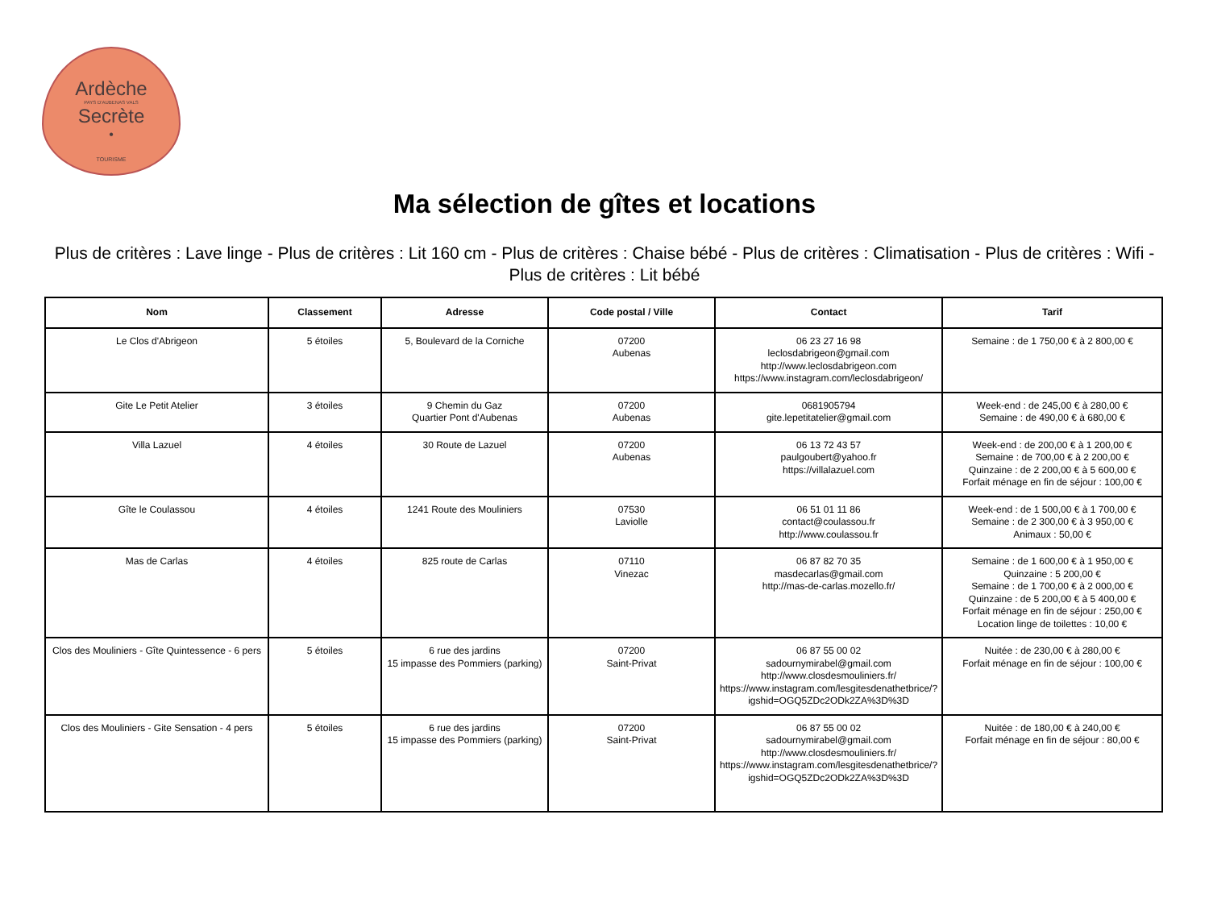Ardèche
PAYS D'AUBENAS VALS
Secrète
•
TOURISME
Ma sélection de gîtes et locations
Plus de critères : Lave linge - Plus de critères : Lit 160 cm - Plus de critères : Chaise bébé - Plus de critères : Climatisation - Plus de critères : Wifi - Plus de critères : Lit bébé
| Nom | Classement | Adresse | Code postal / Ville | Contact | Tarif |
| --- | --- | --- | --- | --- | --- |
| Le Clos d'Abrigeon | 5 étoiles | 5, Boulevard de la Corniche | 07200 Aubenas | 06 23 27 16 98 leclosdabrigeon@gmail.com http://www.leclosdabrigeon.com https://www.instagram.com/leclosdabrigeon/ | Semaine : de 1 750,00 € à 2 800,00 € |
| Gite Le Petit Atelier | 3 étoiles | 9 Chemin du Gaz Quartier Pont d'Aubenas | 07200 Aubenas | 0681905794 gite.lepetitatelier@gmail.com | Week-end : de 245,00 € à 280,00 € Semaine : de 490,00 € à 680,00 € |
| Villa Lazuel | 4 étoiles | 30 Route de Lazuel | 07200 Aubenas | 06 13 72 43 57 paulgoubert@yahoo.fr https://villalazuel.com | Week-end : de 200,00 € à 1 200,00 € Semaine : de 700,00 € à 2 200,00 € Quinzaine : de 2 200,00 € à 5 600,00 € Forfait ménage en fin de séjour : 100,00 € |
| Gîte le Coulassou | 4 étoiles | 1241 Route des Mouliniers | 07530 Laviolle | 06 51 01 11 86 contact@coulassou.fr http://www.coulassou.fr | Week-end : de 1 500,00 € à 1 700,00 € Semaine : de 2 300,00 € à 3 950,00 € Animaux : 50,00 € |
| Mas de Carlas | 4 étoiles | 825 route de Carlas | 07110 Vinezac | 06 87 82 70 35 masdecarlas@gmail.com http://mas-de-carlas.mozello.fr/ | Semaine : de 1 600,00 € à 1 950,00 € Quinzaine : 5 200,00 € Semaine : de 1 700,00 € à 2 000,00 € Quinzaine : de 5 200,00 € à 5 400,00 € Forfait ménage en fin de séjour : 250,00 € Location linge de toilettes : 10,00 € |
| Clos des Mouliniers - Gîte Quintessence - 6 pers | 5 étoiles | 6 rue des jardins 15 impasse des Pommiers (parking) | 07200 Saint-Privat | 06 87 55 00 02 sadournymirabel@gmail.com http://www.closdesmouliniers.fr/ https://www.instagram.com/lesgitesdenathetbrice/?igshid=OGQ5ZDc2ODk2ZA%3D%3D | Nuitée : de 230,00 € à 280,00 € Forfait ménage en fin de séjour : 100,00 € |
| Clos des Mouliniers - Gite Sensation - 4 pers | 5 étoiles | 6 rue des jardins 15 impasse des Pommiers (parking) | 07200 Saint-Privat | 06 87 55 00 02 sadournymirabel@gmail.com http://www.closdesmouliniers.fr/ https://www.instagram.com/lesgitesdenathetbrice/?igshid=OGQ5ZDc2ODk2ZA%3D%3D | Nuitée : de 180,00 € à 240,00 € Forfait ménage en fin de séjour : 80,00 € |